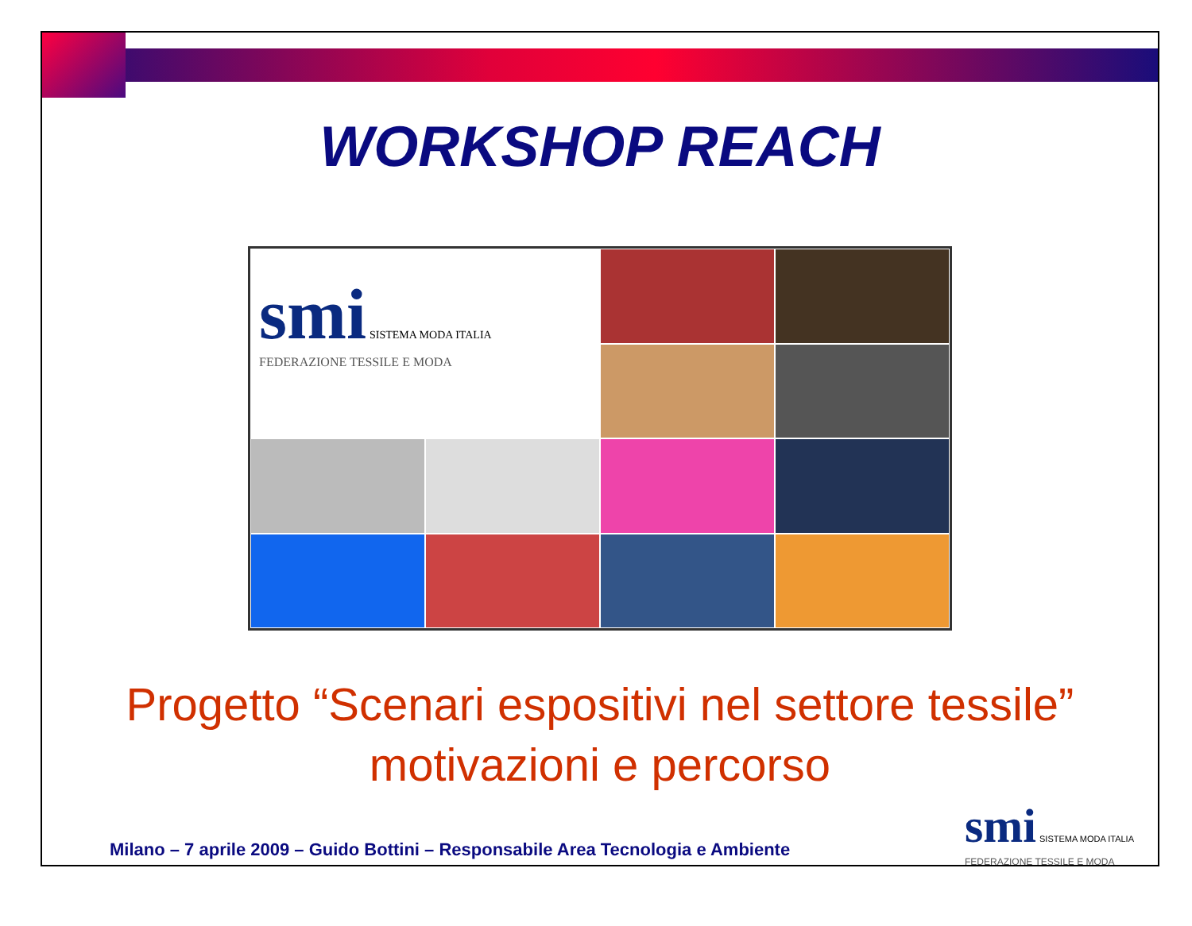WORKSHOP REACH
smi SISTEMA MODA ITALIA
FEDERAZIONE TESSILE E MODA
Progetto “Scenari espositivi nel settore tessile”
motivazioni e percorso
Milano – 7 aprile 2009 – Guido Bottini – Responsabile Area Tecnologia e Ambiente
smi SISTEMA MODA ITALIA
FEDERAZIONE TESSILE E MODA